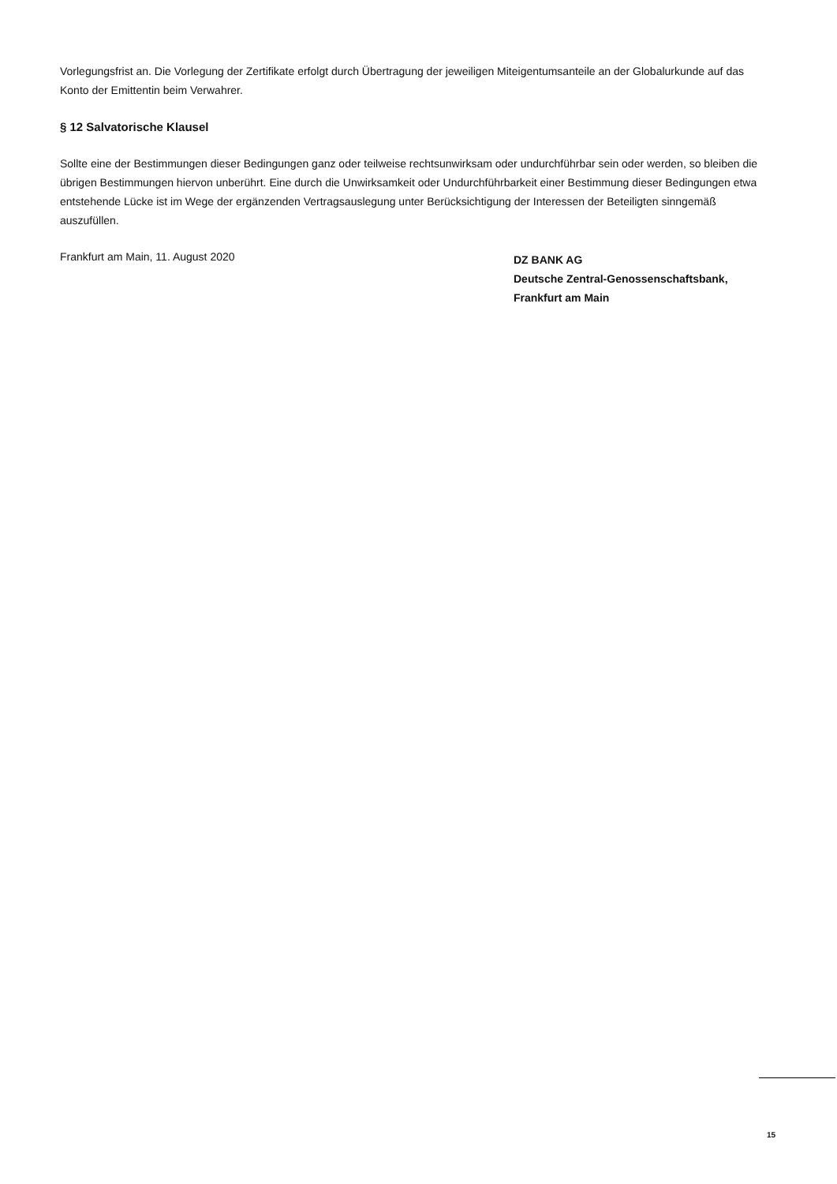Vorlegungsfrist an. Die Vorlegung der Zertifikate erfolgt durch Übertragung der jeweiligen Miteigentumsanteile an der Globalurkunde auf das Konto der Emittentin beim Verwahrer.
§ 12 Salvatorische Klausel
Sollte eine der Bestimmungen dieser Bedingungen ganz oder teilweise rechtsunwirksam oder undurchführbar sein oder werden, so bleiben die übrigen Bestimmungen hiervon unberührt. Eine durch die Unwirksamkeit oder Undurchführbarkeit einer Bestimmung dieser Bedingungen etwa entstehende Lücke ist im Wege der ergänzenden Vertragsauslegung unter Berücksichtigung der Interessen der Beteiligten sinngemäß auszufüllen.
Frankfurt am Main, 11. August 2020
DZ BANK AG
Deutsche Zentral-Genossenschaftsbank,
Frankfurt am Main
15